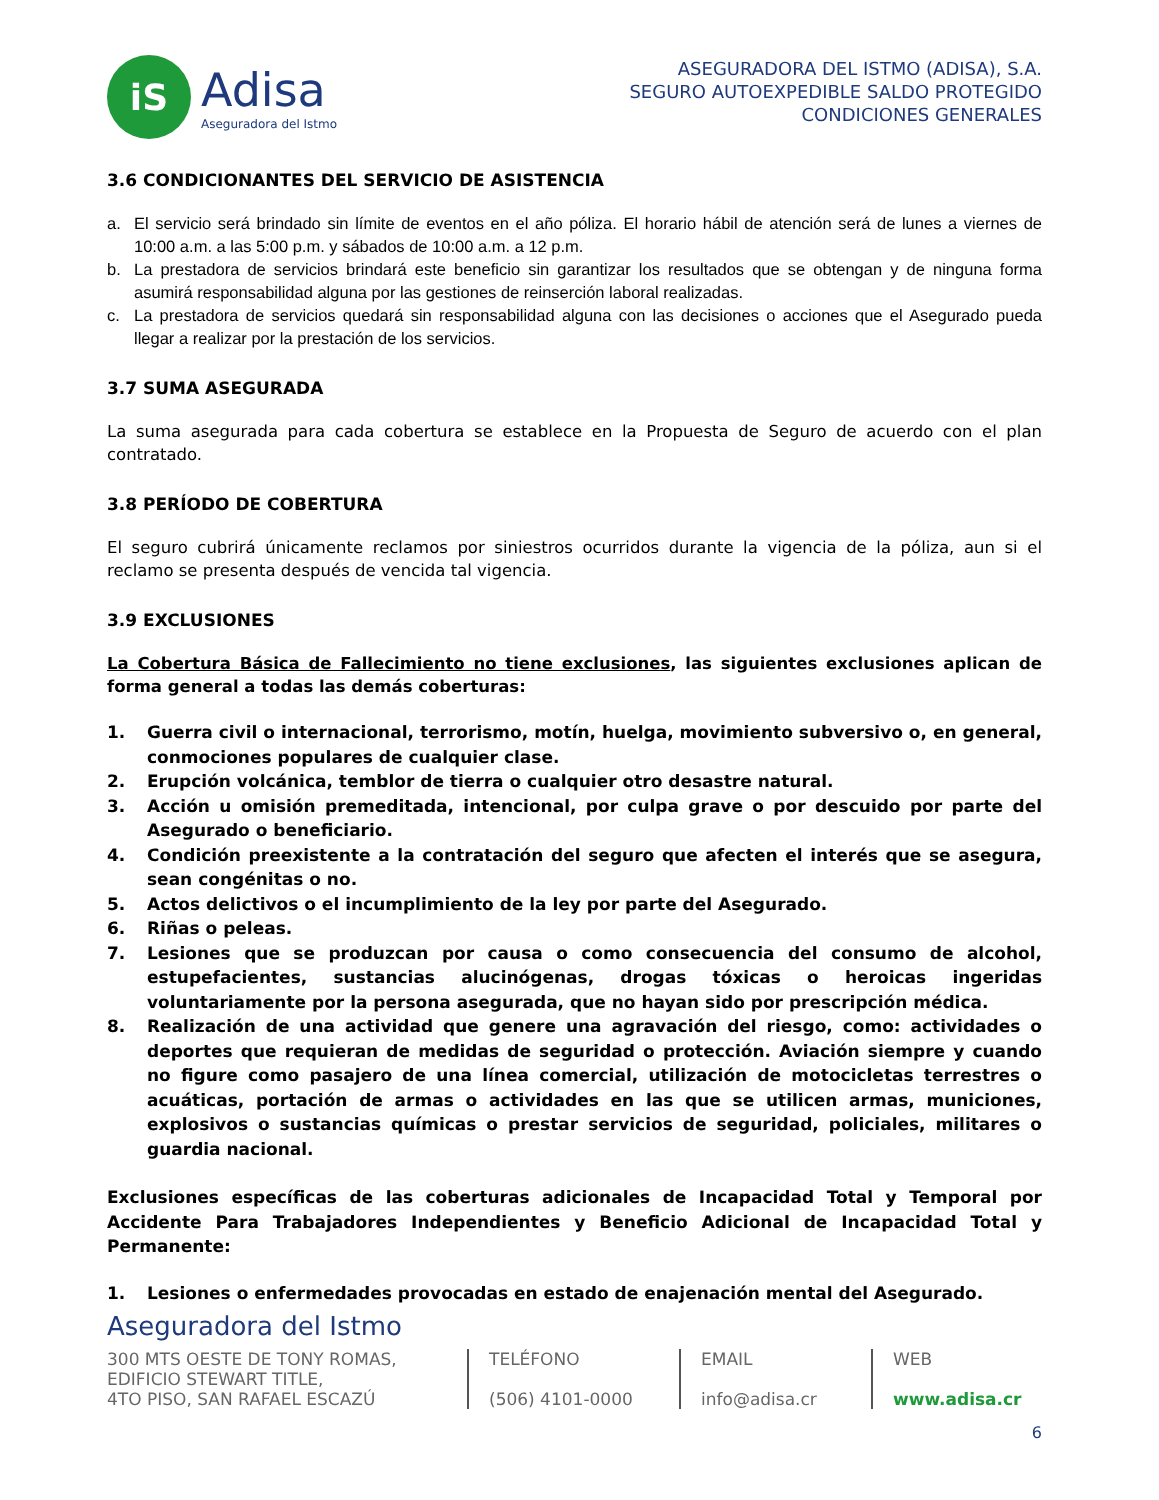iS
Adisa
Aseguradora del Istmo
ASEGURADORA DEL ISTMO (ADISA), S.A.
SEGURO AUTOEXPEDIBLE SALDO PROTEGIDO
CONDICIONES GENERALES
3.6 CONDICIONANTES DEL SERVICIO DE ASISTENCIA
a. El servicio será brindado sin límite de eventos en el año póliza. El horario hábil de atención será de lunes a viernes de 10:00 a.m. a las 5:00 p.m. y sábados de 10:00 a.m. a 12 p.m.
b. La prestadora de servicios brindará este beneficio sin garantizar los resultados que se obtengan y de ninguna forma asumirá responsabilidad alguna por las gestiones de reinserción laboral realizadas.
c. La prestadora de servicios quedará sin responsabilidad alguna con las decisiones o acciones que el Asegurado pueda llegar a realizar por la prestación de los servicios.
3.7 SUMA ASEGURADA
La suma asegurada para cada cobertura se establece en la Propuesta de Seguro de acuerdo con el plan contratado.
3.8 PERÍODO DE COBERTURA
El seguro cubrirá únicamente reclamos por siniestros ocurridos durante la vigencia de la póliza, aun si el reclamo se presenta después de vencida tal vigencia.
3.9 EXCLUSIONES
La Cobertura Básica de Fallecimiento no tiene exclusiones, las siguientes exclusiones aplican de forma general a todas las demás coberturas:
1. Guerra civil o internacional, terrorismo, motín, huelga, movimiento subversivo o, en general, conmociones populares de cualquier clase.
2. Erupción volcánica, temblor de tierra o cualquier otro desastre natural.
3. Acción u omisión premeditada, intencional, por culpa grave o por descuido por parte del Asegurado o beneficiario.
4. Condición preexistente a la contratación del seguro que afecten el interés que se asegura, sean congénitas o no.
5. Actos delictivos o el incumplimiento de la ley por parte del Asegurado.
6. Riñas o peleas.
7. Lesiones que se produzcan por causa o como consecuencia del consumo de alcohol, estupefacientes, sustancias alucinógenas, drogas tóxicas o heroicas ingeridas voluntariamente por la persona asegurada, que no hayan sido por prescripción médica.
8. Realización de una actividad que genere una agravación del riesgo, como: actividades o deportes que requieran de medidas de seguridad o protección. Aviación siempre y cuando no figure como pasajero de una línea comercial, utilización de motocicletas terrestres o acuáticas, portación de armas o actividades en las que se utilicen armas, municiones, explosivos o sustancias químicas o prestar servicios de seguridad, policiales, militares o guardia nacional.
Exclusiones específicas de las coberturas adicionales de Incapacidad Total y Temporal por Accidente Para Trabajadores Independientes y Beneficio Adicional de Incapacidad Total y Permanente:
1. Lesiones o enfermedades provocadas en estado de enajenación mental del Asegurado.
Aseguradora del Istmo
300 MTS OESTE DE TONY ROMAS,
EDIFICIO STEWART TITLE,
4TO PISO, SAN RAFAEL ESCAZÚ
TELÉFONO
(506) 4101-0000
EMAIL
info@adisa.cr
WEB
www.adisa.cr
6